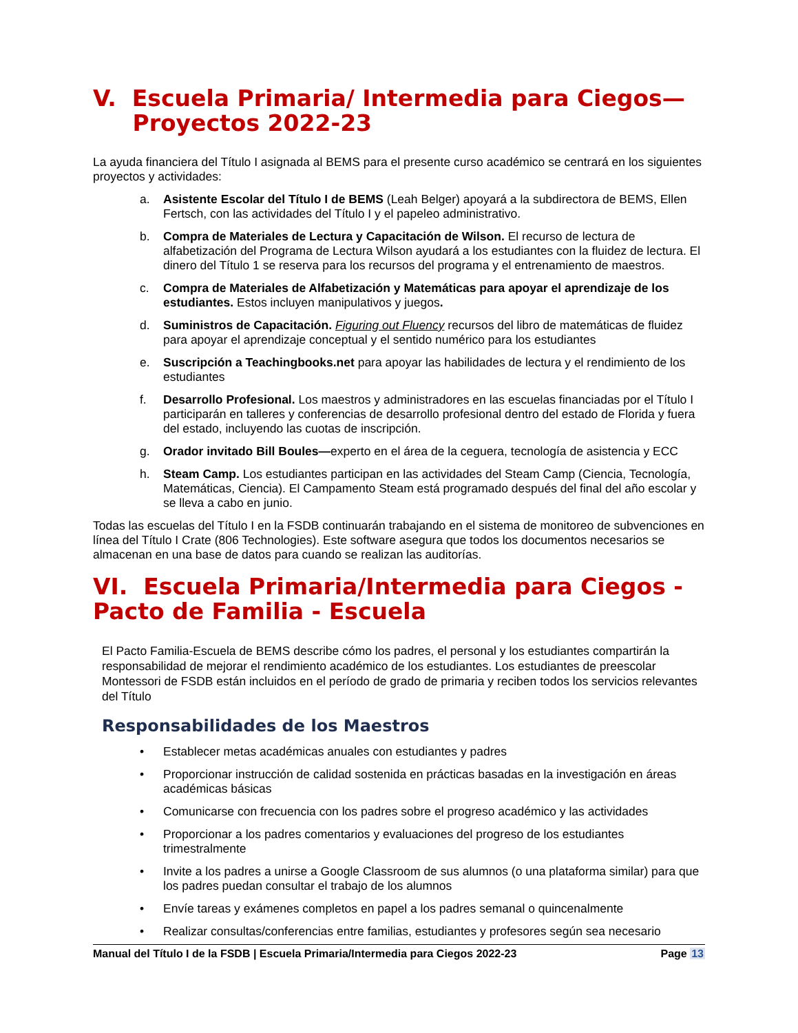V. Escuela Primaria/ Intermedia para Ciegos—
Proyectos 2022-23
La ayuda financiera del Título I asignada al BEMS para el presente curso académico se centrará en los siguientes proyectos y actividades:
a. Asistente Escolar del Título I de BEMS (Leah Belger) apoyará a la subdirectora de BEMS, Ellen Fertsch, con las actividades del Título I y el papeleo administrativo.
b. Compra de Materiales de Lectura y Capacitación de Wilson. El recurso de lectura de alfabetización del Programa de Lectura Wilson ayudará a los estudiantes con la fluidez de lectura. El dinero del Título 1 se reserva para los recursos del programa y el entrenamiento de maestros.
c. Compra de Materiales de Alfabetización y Matemáticas para apoyar el aprendizaje de los estudiantes. Estos incluyen manipulativos y juegos.
d. Suministros de Capacitación. Figuring out Fluency recursos del libro de matemáticas de fluidez para apoyar el aprendizaje conceptual y el sentido numérico para los estudiantes
e. Suscripción a Teachingbooks.net para apoyar las habilidades de lectura y el rendimiento de los estudiantes
f. Desarrollo Profesional. Los maestros y administradores en las escuelas financiadas por el Título I participarán en talleres y conferencias de desarrollo profesional dentro del estado de Florida y fuera del estado, incluyendo las cuotas de inscripción.
g. Orador invitado Bill Boules—experto en el área de la ceguera, tecnología de asistencia y ECC
h. Steam Camp. Los estudiantes participan en las actividades del Steam Camp (Ciencia, Tecnología, Matemáticas, Ciencia). El Campamento Steam está programado después del final del año escolar y se lleva a cabo en junio.
Todas las escuelas del Título I en la FSDB continuarán trabajando en el sistema de monitoreo de subvenciones en línea del Título I Crate (806 Technologies). Este software asegura que todos los documentos necesarios se almacenan en una base de datos para cuando se realizan las auditorías.
VI. Escuela Primaria/Intermedia para Ciegos - Pacto de Familia - Escuela
El Pacto Familia-Escuela de BEMS describe cómo los padres, el personal y los estudiantes compartirán la responsabilidad de mejorar el rendimiento académico de los estudiantes. Los estudiantes de preescolar Montessori de FSDB están incluidos en el período de grado de primaria y reciben todos los servicios relevantes del Título
Responsabilidades de los Maestros
• Establecer metas académicas anuales con estudiantes y padres
• Proporcionar instrucción de calidad sostenida en prácticas basadas en la investigación en áreas académicas básicas
• Comunicarse con frecuencia con los padres sobre el progreso académico y las actividades
• Proporcionar a los padres comentarios y evaluaciones del progreso de los estudiantes trimestralmente
• Invite a los padres a unirse a Google Classroom de sus alumnos (o una plataforma similar) para que los padres puedan consultar el trabajo de los alumnos
• Envíe tareas y exámenes completos en papel a los padres semanal o quincenalmente
• Realizar consultas/conferencias entre familias, estudiantes y profesores según sea necesario
Manual del Título I de la FSDB | Escuela Primaria/Intermedia para Ciegos 2022-23 Page 13